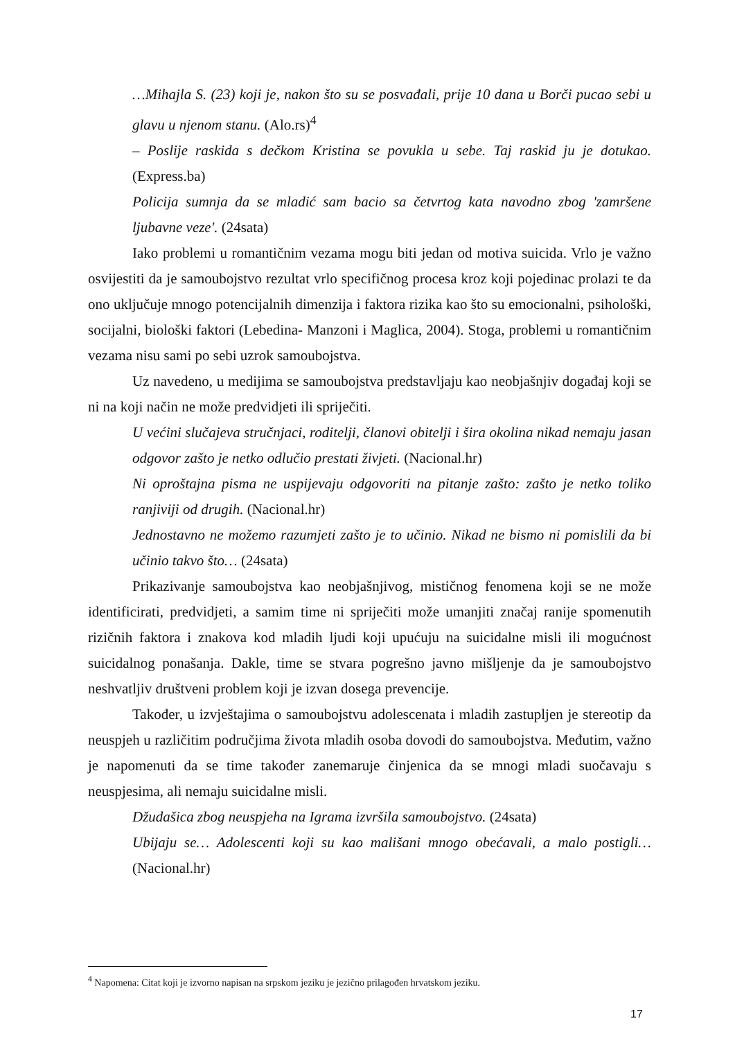…Mihajla S. (23) koji je, nakon što su se posvađali, prije 10 dana u Borči pucao sebi u glavu u njenom stanu. (Alo.rs)<sup>4</sup>
– Poslije raskida s dečkom Kristina se povukla u sebe. Taj raskid ju je dotukao. (Express.ba)
Policija sumnja da se mladić sam bacio sa četvrtog kata navodno zbog 'zamršene ljubavne veze'. (24sata)
Iako problemi u romantičnim vezama mogu biti jedan od motiva suicida. Vrlo je važno osvijestiti da je samoubojstvo rezultat vrlo specifičnog procesa kroz koji pojedinac prolazi te da ono uključuje mnogo potencijalnih dimenzija i faktora rizika kao što su emocionalni, psihološki, socijalni, biološki faktori (Lebedina- Manzoni i Maglica, 2004). Stoga, problemi u romantičnim vezama nisu sami po sebi uzrok samoubojstva.
Uz navedeno, u medijima se samoubojstva predstavljaju kao neobjašnjiv događaj koji se ni na koji način ne može predvidjeti ili spriječiti.
U većini slučajeva stručnjaci, roditelji, članovi obitelji i šira okolina nikad nemaju jasan odgovor zašto je netko odlučio prestati živjeti. (Nacional.hr)
Ni oproštajna pisma ne uspijevaju odgovoriti na pitanje zašto: zašto je netko toliko ranjiviji od drugih. (Nacional.hr)
Jednostavno ne možemo razumjeti zašto je to učinio. Nikad ne bismo ni pomislili da bi učinio takvo što… (24sata)
Prikazivanje samoubojstva kao neobjašnjivog, mističnog fenomena koji se ne može identificirati, predvidjeti, a samim time ni spriječiti može umanjiti značaj ranije spomenutih rizičnih faktora i znakova kod mladih ljudi koji upućuju na suicidalne misli ili mogućnost suicidalnog ponašanja. Dakle, time se stvara pogrešno javno mišljenje da je samoubojstvo neshvatljiv društveni problem koji je izvan dosega prevencije.
Također, u izvještajima o samoubojstvu adolescenata i mladih zastupljen je stereotip da neuspjeh u različitim područjima života mladih osoba dovodi do samoubojstva. Međutim, važno je napomenuti da se time također zanemaruje činjenica da se mnogi mladi suočavaju s neuspjesima, ali nemaju suicidalne misli.
Džudašica zbog neuspjeha na Igrama izvršila samoubojstvo. (24sata)
Ubijaju se… Adolescenti koji su kao mališani mnogo obećavali, a malo postigli… (Nacional.hr)
<sup>4</sup> Napomena: Citat koji je izvorno napisan na srpskom jeziku je jezično prilagođen hrvatskom jeziku.
17